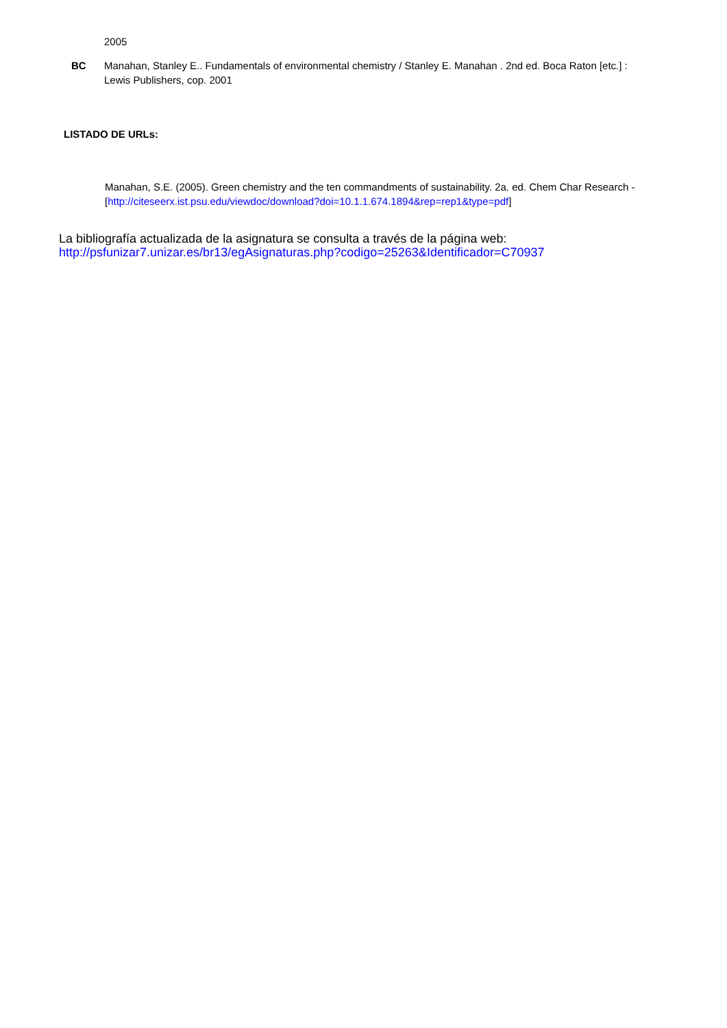2005
BC Manahan, Stanley E.. Fundamentals of environmental chemistry / Stanley E. Manahan . 2nd ed. Boca Raton [etc.] : Lewis Publishers, cop. 2001
LISTADO DE URLs:
Manahan, S.E. (2005). Green chemistry and the ten commandments of sustainability. 2a. ed. Chem Char Research - [http://citeseerx.ist.psu.edu/viewdoc/download?doi=10.1.1.674.1894&rep=rep1&type=pdf]
La bibliografía actualizada de la asignatura se consulta a través de la página web:
http://psfunizar7.unizar.es/br13/egAsignaturas.php?codigo=25263&Identificador=C70937